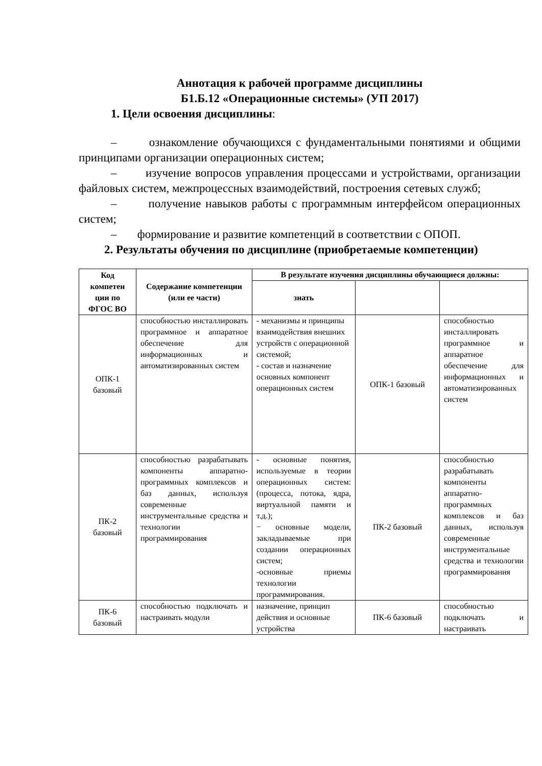Аннотация к рабочей программе дисциплины
Б1.Б.12 «Операционные системы» (УП 2017)
1. Цели освоения дисциплины:
– ознакомление обучающихся с фундаментальными понятиями и общими принципами организации операционных систем;
– изучение вопросов управления процессами и устройствами, организации файловых систем, межпроцессных взаимодействий, построения сетевых служб;
– получение навыков работы с программным интерфейсом операционных систем;
– формирование и развитие компетенций в соответствии с ОПОП.
2. Результаты обучения по дисциплине (приобретаемые компетенции)
| Код компетен ции по ФГОС ВО | Содержание компетенции (или ее части) | В результате изучения дисциплины обучающиеся должны: | | |
| --- | --- | --- | --- | --- |
| | | знать | | |
| ОПК-1 базовый | способностью инсталлировать программное и аппаратное обеспечение для информационных и автоматизированных систем | - механизмы и принципы взаимодействия внешних устройств с операционной системой; - состав и назначение основных компонент операционных систем | ОПК-1 базовый | способностью инсталлировать программное и аппаратное обеспечение для информационных и автоматизированных систем |
| ПК-2 базовый | способностью разрабатывать компоненты аппаратно-программных комплексов и баз данных, используя современные инструментальные средства и технологии программирования | - основные понятия, используемые в теории операционных систем: (процесса, потока, ядра, виртуальной памяти и т.д.); − основные модели, закладываемые при создании операционных систем; -основные приемы технологии программирования. | ПК-2 базовый | способностью разрабатывать компоненты аппаратно-программных комплексов и баз данных, используя современные инструментальные средства и технологии программирования |
| ПК-6 базовый | способностью подключать и настраивать модули | назначение, принцип действия и основные устройства | ПК-6 базовый | способностью подключать и настраивать |